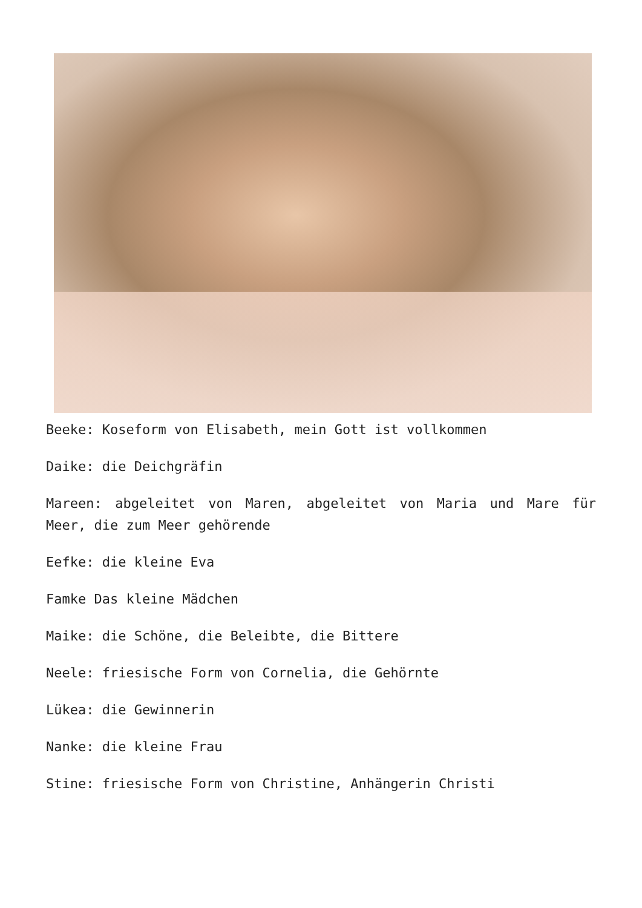Beeke: Koseform von Elisabeth, mein Gott ist vollkommen
Daike: die Deichgräfin
Mareen: abgeleitet von Maren, abgeleitet von Maria und Mare für Meer, die zum Meer gehörende
Eefke: die kleine Eva
Famke Das kleine Mädchen
Maike: die Schöne, die Beleibte, die Bittere
Neele: friesische Form von Cornelia, die Gehörnte
Lükea: die Gewinnerin
Nanke: die kleine Frau
Stine: friesische Form von Christine, Anhängerin Christi